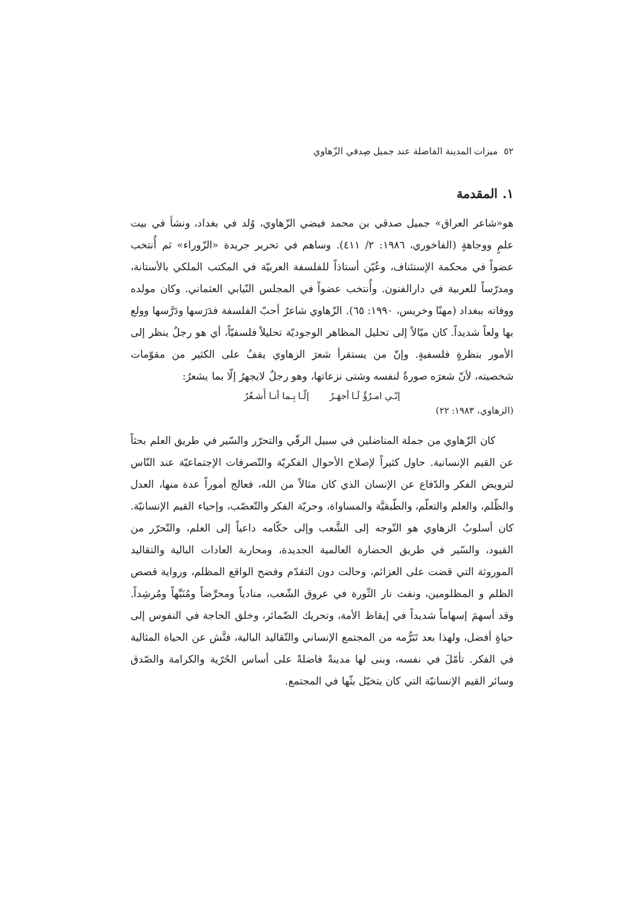٥٢ ميزات المدينة الفاضلة عند جميل صِدقي الزّهاوي
١. المقدمة
هو«شاعر العراق» جميل صدقي بن محمد فيضي الزّهاوي، وُلد في بغداد، ونشأ في بيت علمٍ ووجاهةٍ (الفاخوري، ١٩٨٦: ٢/ ٤١١). وساهم في تحرير جريدة «الزّوراء» ثم أُنتخب عضواً في محكمة الإستئناف، وعُيّن أستاذاً للفلسفة العربيّة في المكتب الملكي بالأستانة، ومدرّساً للعربية في دارالفنون. وأُنتخب عضواً في المجلس النّيابي العثماني. وكان مولده ووفاته ببغداد (مهنّا وخريس، ١٩٩٠: ٦٥). الزّهاوي شاعرٌ أحبّ الفلسفة فدَرَسها ودَرَّسها وولع بها ولعاً شديداً. كان ميّالاً إلى تحليل المظاهر الوجوديّة تحليلاً فلسفيّاً، أي هو رجلٌ ينظر إلى الأمور بنظرةٍ فلسفيةٍ. وإنّ من يستقرأ شعرَ الزهاوي يقفُ على الكثير من مقوّمات شخصيته، لأنّ شعرَه صورةٌ لنفسه وشتى نزعاتها، وهو رجلٌ لايجهرُ إلّا بما يشعرُ:
إنّـي امـرُؤٌ لَـا أجهَـرُ إلّـا بِـما أنـا أَشـعُرُ
(الزهاوي، ١٩٨٣: ٢٢)
كان الزّهاوي من جملة المناضلين في سبيل الرقّي والتحرّر والسّير في طريق العلم بحثاً عن القيم الإنسانية. حاول كثيراً لإصلاح الأحوال الفكريّة والتّصرفات الإجتماعيّة عند النّاس لترويض الفكر والدّفاع عن الإنسان الذي كان مثالاً من الله، فعالج أموراً عدة منها، العدل والظّلم، والعلم والتعلّم، والطّبقيَّة والمساواة، وحريّة الفكر والتّعصّب، وإحياء القيم الإنسانيّة. كان أسلوبُ الزهاوي هو التّوجه إلى الشَّعب وإلى حكّامه داعياً إلى العلم، والتّحرّر من القيود، والسّير في طريق الحضارة العالمية الجديدة، ومحاربة العادات البالية والتقاليد الموروثة التي قضت على العزائم، وحالت دون التقدّم وفضح الواقع المظلم، ورواية قصص الظلم و المظلومين، ونفث نار الثّورة في عروق الشّعب، منادياً ومحرِّضاً ومُنَبِّهاً ومُرشِداً. وقد أسهمَ إسهاماً شديداً في إيقاظ الأمة، وتحريك الضّمائر، وخلق الحاجة في النفوس إلى حياةٍ أفضل، ولهذا بعد تَبَرُّمه من المجتمع الإنساني والتّقاليد البالية، فتَّش عن الحياة المثالية في الفكر. تأمّلَ في نفسه، وبنى لها مدينةً فاضلةً على أساس الحُرّية والكرامة والصّدق وسائر القيم الإنسانيّة التي كان يتخيّل بثّها في المجتمع.